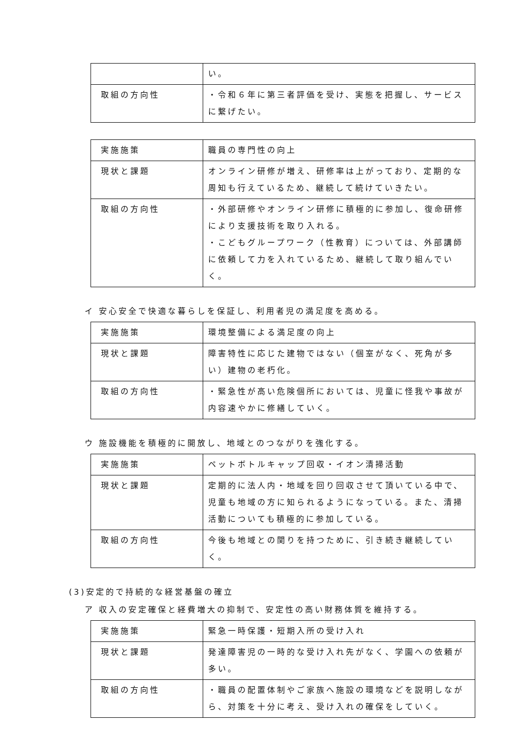| | い。 |
| 取組の方向性 | ・令和６年に第三者評価を受け、実態を把握し、サービスに繋げたい。 |
| 実施施策 | 職員の専門性の向上 |
| 現状と課題 | オンライン研修が増え、研修率は上がっており、定期的な周知も行えているため、継続して続けていきたい。 |
| 取組の方向性 | ・外部研修やオンライン研修に積極的に参加し、復命研修により支援技術を取り入れる。 ・こどもグループワーク（性教育）については、外部講師に依頼して力を入れているため、継続して取り組んでいく。 |
イ 安心安全で快適な暮らしを保証し、利用者児の満足度を高める。
| 実施施策 | 環境整備による満足度の向上 |
| 現状と課題 | 障害特性に応じた建物ではない（個室がなく、死角が多い）建物の老朽化。 |
| 取組の方向性 | ・緊急性が高い危険個所においては、児童に怪我や事故が内容速やかに修繕していく。 |
ウ 施設機能を積極的に開放し、地域とのつながりを強化する。
| 実施施策 | ペットボトルキャップ回収・イオン清掃活動 |
| 現状と課題 | 定期的に法人内・地域を回り回収させて頂いている中で、児童も地域の方に知られるようになっている。また、清掃活動についても積極的に参加している。 |
| 取組の方向性 | 今後も地域との関りを持つために、引き続き継続していく。 |
(3)安定的で持続的な経営基盤の確立
ア 収入の安定確保と経費増大の抑制で、安定性の高い財務体質を維持する。
| 実施施策 | 緊急一時保護・短期入所の受け入れ |
| 現状と課題 | 発達障害児の一時的な受け入れ先がなく、学園への依頼が多い。 |
| 取組の方向性 | ・職員の配置体制やご家族へ施設の環境などを説明しながら、対策を十分に考え、受け入れの確保をしていく。 |